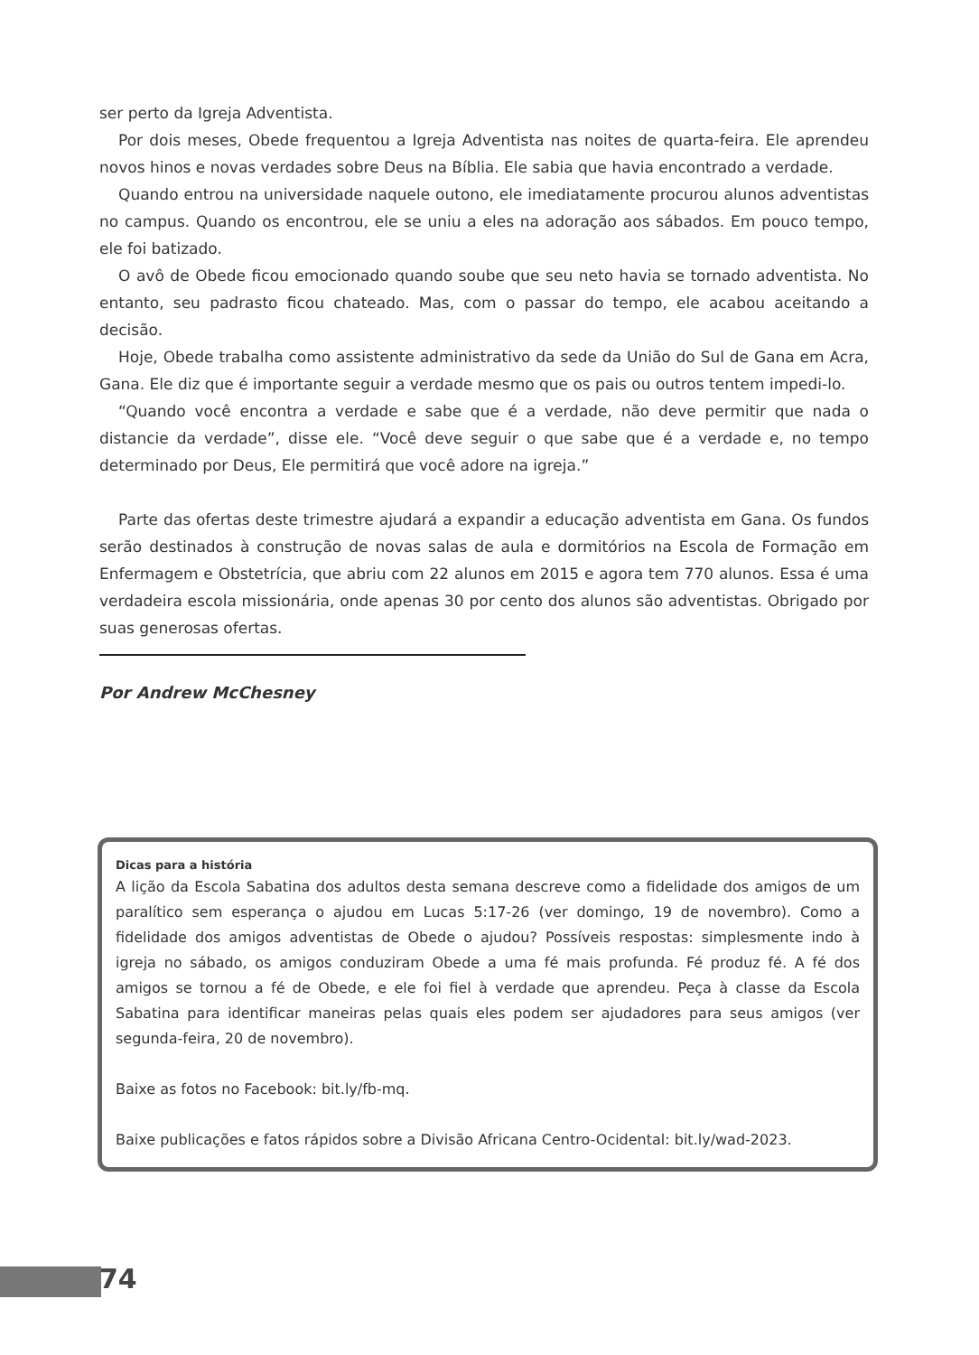ser perto da Igreja Adventista.
Por dois meses, Obede frequentou a Igreja Adventista nas noites de quarta-feira. Ele aprendeu novos hinos e novas verdades sobre Deus na Bíblia. Ele sabia que havia encontrado a verdade.
Quando entrou na universidade naquele outono, ele imediatamente procurou alunos adventistas no campus. Quando os encontrou, ele se uniu a eles na adoração aos sábados. Em pouco tempo, ele foi batizado.
O avô de Obede ficou emocionado quando soube que seu neto havia se tornado adventista. No entanto, seu padrasto ficou chateado. Mas, com o passar do tempo, ele acabou aceitando a decisão.
Hoje, Obede trabalha como assistente administrativo da sede da União do Sul de Gana em Acra, Gana. Ele diz que é importante seguir a verdade mesmo que os pais ou outros tentem impedi-lo.
“Quando você encontra a verdade e sabe que é a verdade, não deve permitir que nada o distancie da verdade”, disse ele. “Você deve seguir o que sabe que é a verdade e, no tempo determinado por Deus, Ele permitirá que você adore na igreja.”
Parte das ofertas deste trimestre ajudará a expandir a educação adventista em Gana. Os fundos serão destinados à construção de novas salas de aula e dormitórios na Escola de Formação em Enfermagem e Obstetrícia, que abriu com 22 alunos em 2015 e agora tem 770 alunos. Essa é uma verdadeira escola missionária, onde apenas 30 por cento dos alunos são adventistas. Obrigado por suas generosas ofertas.
Por Andrew McChesney
Dicas para a história
A lição da Escola Sabatina dos adultos desta semana descreve como a fidelidade dos amigos de um paralítico sem esperança o ajudou em Lucas 5:17-26 (ver domingo, 19 de novembro). Como a fidelidade dos amigos adventistas de Obede o ajudou? Possíveis respostas: simplesmente indo à igreja no sábado, os amigos conduziram Obede a uma fé mais profunda. Fé produz fé. A fé dos amigos se tornou a fé de Obede, e ele foi fiel à verdade que aprendeu. Peça à classe da Escola Sabatina para identificar maneiras pelas quais eles podem ser ajudadores para seus amigos (ver segunda-feira, 20 de novembro).
Baixe as fotos no Facebook: bit.ly/fb-mq.
Baixe publicações e fatos rápidos sobre a Divisão Africana Centro-Ocidental: bit.ly/wad-2023.
74